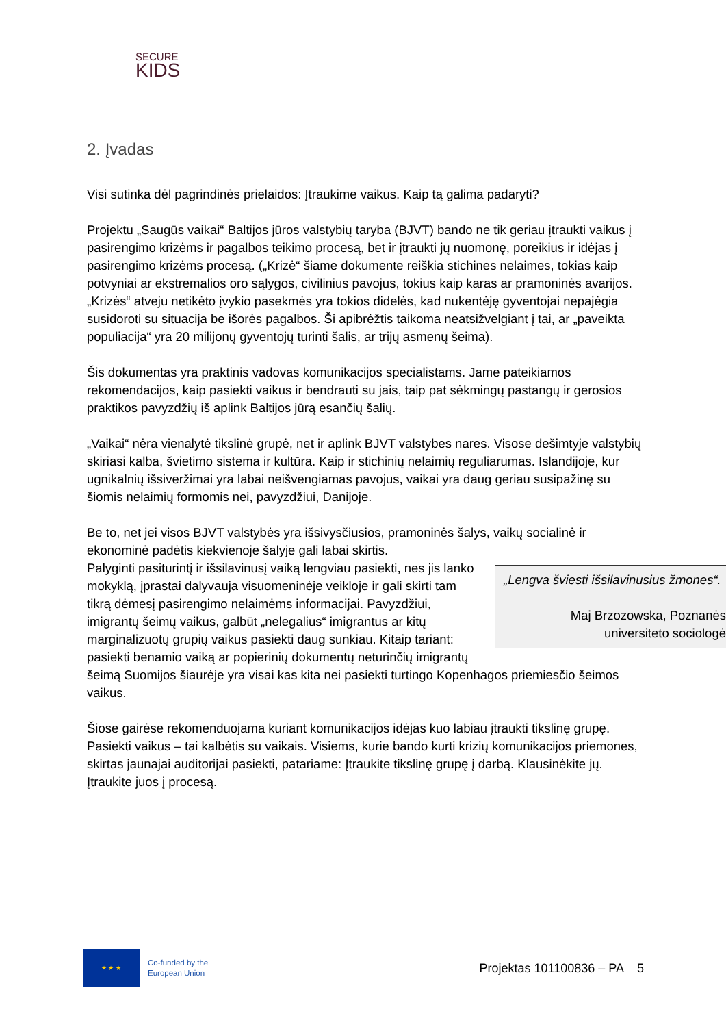SECURE
KIDS
2. Įvadas
Visi sutinka dėl pagrindinės prielaidos: Įtraukime vaikus. Kaip tą galima padaryti?
Projektu „Saugūs vaikai“ Baltijos jūros valstybių taryba (BJVT) bando ne tik geriau įtraukti vaikus į pasirengimo krizėms ir pagalbos teikimo procesą, bet ir įtraukti jų nuomonę, poreikius ir idėjas į pasirengimo krizėms procesą. („Krizė“ šiame dokumente reiškia stichines nelaimes, tokias kaip potvyniai ar ekstremalios oro sąlygos, civilinius pavojus, tokius kaip karas ar pramoninės avarijos. „Krizės“ atveju netikėto įvykio pasekmės yra tokios didelės, kad nukentėję gyventojai nepajėgia susidoroti su situacija be išorės pagalbos. Ši apibrėžtis taikoma neatsižvelgiant į tai, ar „paveikta populiacija“ yra 20 milijonų gyventojų turinti šalis, ar trijų asmenų šeima).
Šis dokumentas yra praktinis vadovas komunikacijos specialistams. Jame pateikiamos rekomendacijos, kaip pasiekti vaikus ir bendrauti su jais, taip pat sėkmingų pastangų ir gerosios praktikos pavyzdžių iš aplink Baltijos jūrą esančių šalių.
„Vaikai“ nėra vienalytė tikslinė grupė, net ir aplink BJVT valstybes nares. Visose dešimtyje valstybių skiriasi kalba, švietimo sistema ir kultūra. Kaip ir stichinių nelaimių reguliarumas. Islandijoje, kur ugnikalnių išsiveržimai yra labai neišvengiamas pavojus, vaikai yra daug geriau susipažinę su šiomis nelaimių formomis nei, pavyzdžiui, Danijoje.
Be to, net jei visos BJVT valstybės yra išsivysčiusios, pramoninės šalys, vaikų socialinė ir ekonominė padėtis kiekvienoje šalyje gali labai skirtis.
„Lengva šviesti išsilavinusius žmones“.
Maj Brzozowska, Poznanės universiteto sociologė Palyginti pasiturintį ir išsilavinusį vaiką lengviau pasiekti, nes jis lanko mokyklą, įprastai dalyvauja visuomeninėje veikloje ir gali skirti tam tikrą dėmesį pasirengimo nelaimėms informacijai. Pavyzdžiui, imigrantų šeimų vaikus, galbūt „nelegalius“ imigrantus ar kitų marginalizuotų grupių vaikus pasiekti daug sunkiau. Kitaip tariant: pasiekti benamio vaiką ar popierinių dokumentų neturinčių imigrantų šeimą Suomijos šiaurėje yra visai kas kita nei pasiekti turtingo Kopenhagos priemiesčio šeimos vaikus.
Šiose gairėse rekomenduojama kuriant komunikacijos idėjas kuo labiau įtraukti tikslinę grupę. Pasiekti vaikus – tai kalbėtis su vaikais. Visiems, kurie bando kurti krizių komunikacijos priemones, skirtas jaunajai auditorijai pasiekti, patariame: Įtraukite tikslinę grupę į darbą. Klausinėkite jų. Įtraukite juos į procesą.
★ ★ ★
Co-funded by the
European Union
Projektas 101100836 – PA 5